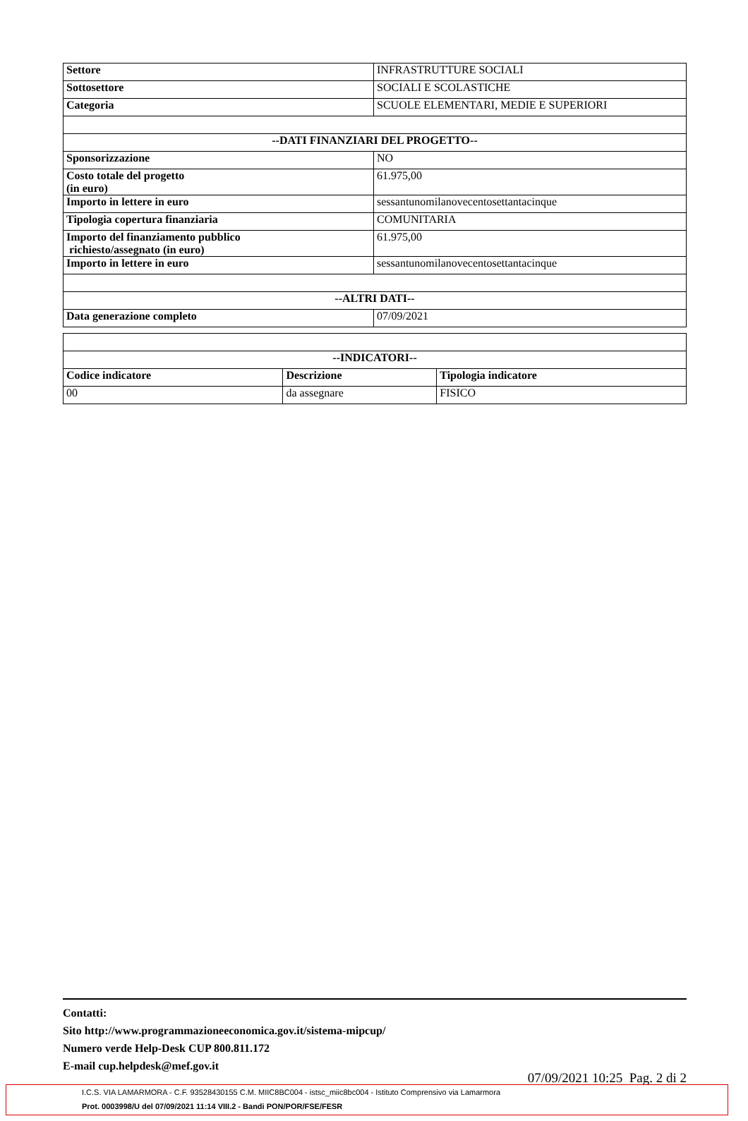| Settore | INFRASTRUTTURE SOCIALI |
| Sottosettore | SOCIALI E SCOLASTICHE |
| Categoria | SCUOLE ELEMENTARI, MEDIE E SUPERIORI |
| --DATI FINANZIARI DEL PROGETTO-- | |
| Sponsorizzazione | NO |
| Costo totale del progetto (in euro) | 61.975,00 |
| Importo in lettere in euro | sessantunomilanovecentosettantacinque |
| Tipologia copertura finanziaria | COMUNITARIA |
| Importo del finanziamento pubblico richiesto/assegnato (in euro) | 61.975,00 |
| Importo in lettere in euro | sessantunomilanovecentosettantacinque |
| --ALTRI DATI-- | |
| Data generazione completo | 07/09/2021 |
| --INDICATORI-- | | |
| --- | --- | --- |
| Codice indicatore | Descrizione | Tipologia indicatore |
| 00 | da assegnare | FISICO |
Contatti:
Sito http://www.programmazioneeconomica.gov.it/sistema-mipcup/
Numero verde Help-Desk CUP 800.811.172
E-mail cup.helpdesk@mef.gov.it
07/09/2021 10:25 Pag. 2 di 2
I.C.S. VIA LAMARMORA - C.F. 93528430155 C.M. MIIC8BC004 - istsc_miic8bc004 - Istituto Comprensivo via Lamarmora
Prot. 0003998/U del 07/09/2021 11:14 VIII.2 - Bandi PON/POR/FSE/FESR